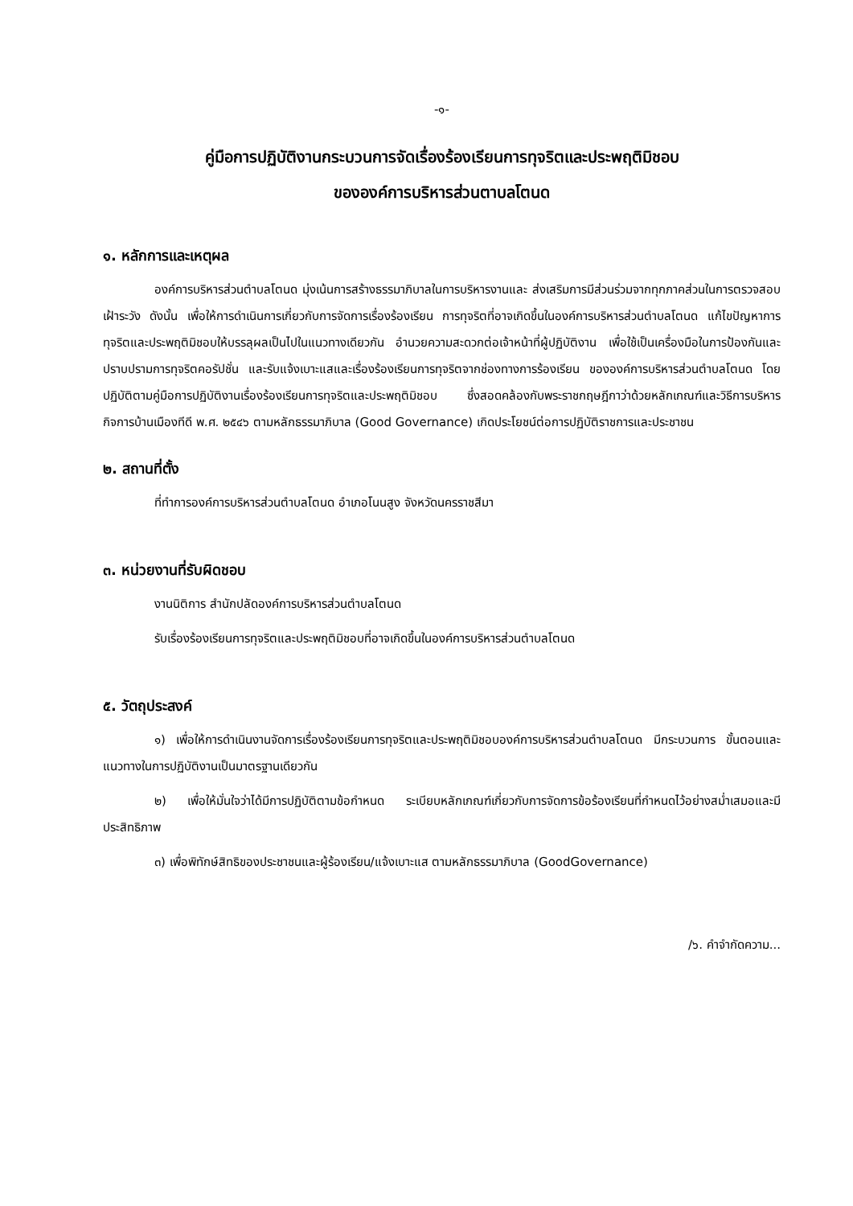-๑-
คู่มือการปฏิบัติงานกระบวนการจัดเรื่องร้องเรียนการทุจริตและประพฤติมิชอบ
ขององค์การบริหารส่วนตาบลโตนด
๑. หลักการและเหตุผล
องค์การบริหารส่วนตำบลโตนด มุ่งเน้นการสร้างธรรมาภิบาลในการบริหารงานและ ส่งเสริมการมีส่วนร่วมจากทุกภาคส่วนในการตรวจสอบเฝ้าระวัง ดังนั้น เพื่อให้การดำเนินการเกี่ยวกับการจัดการเรื่องร้องเรียน การทุจริตที่อาจเกิดขึ้นในองค์การบริหารส่วนตำบลโตนด แก้ไขปัญหาการทุจริตและประพฤติมิชอบให้บรรลุผลเป็นไปในแนวทางเดียวกัน อำนวยความสะดวกต่อเจ้าหน้าที่ผู้ปฏิบัติงาน เพื่อใช้เป็นเครื่องมือในการป้องกันและปราบปรามการทุจริตคอรัปชั่น และรับแจ้งเบาะแสและเรื่องร้องเรียนการทุจริตจากช่องทางการร้องเรียน ขององค์การบริหารส่วนตำบลโตนด โดยปฏิบัติตามคู่มือการปฏิบัติงานเรื่องร้องเรียนการทุจริตและประพฤติมิชอบ ซึ่งสอดคล้องกับพระราชกฤษฎีกาว่าด้วยหลักเกณฑ์และวิธีการบริหารกิจการบ้านเมืองทีดี พ.ศ. ๒๕๔๖ ตามหลักธรรมาภิบาล (Good Governance) เกิดประโยชน์ต่อการปฏิบัติราชการและประชาชน
๒. สถานที่ตั้ง
ที่ทำการองค์การบริหารส่วนตำบลโตนด อำเภอโนนสูง จังหวัดนครราชสีมา
๓. หน่วยงานที่รับผิดชอบ
งานนิติการ สำนักปลัดองค์การบริหารส่วนตำบลโตนด
รับเรื่องร้องเรียนการทุจริตและประพฤติมิชอบที่อาจเกิดขึ้นในองค์การบริหารส่วนตำบลโตนด
๕. วัตถุประสงค์
๑) เพื่อให้การดำเนินงานจัดการเรื่องร้องเรียนการทุจริตและประพฤติมิชอบองค์การบริหารส่วนตำบลโตนด มีกระบวนการ ขั้นตอนและแนวทางในการปฏิบัติงานเป็นมาตรฐานเดียวกัน
๒) เพื่อให้มั่นใจว่าได้มีการปฏิบัติตามข้อกำหนด ระเบียบหลักเกณฑ์เกี่ยวกับการจัดการข้อร้องเรียนที่กำหนดไว้อย่างสม่ำเสมอและมีประสิทธิภาพ
๓) เพื่อพิทักษ์สิทธิของประชาชนและผู้ร้องเรียน/แจ้งเบาะแส ตามหลักธรรมาภิบาล (GoodGovernance)
/๖. คำจำกัดความ...